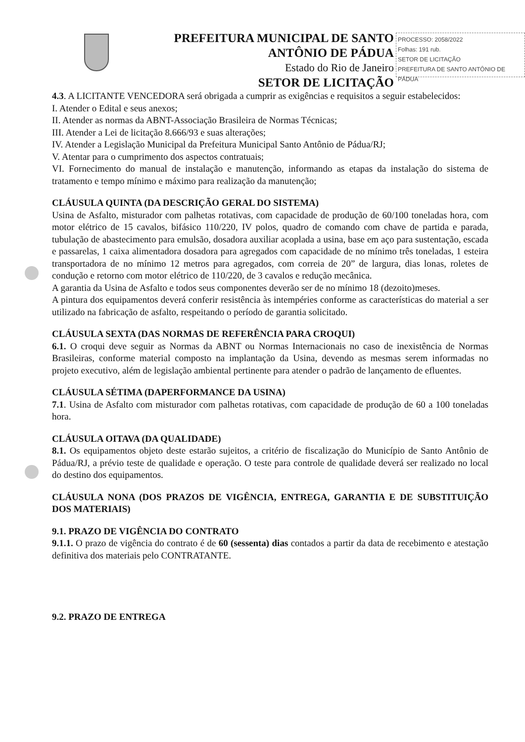PREFEITURA MUNICIPAL DE SANTO ANTÔNIO DE PÁDUA
Estado do Rio de Janeiro
SETOR DE LICITAÇÃO
PROCESSO: 2058/2022
Folhas: 191 rub.
SETOR DE LICITAÇÃO
PREFEITURA DE SANTO ANTÔNIO DE PÁDUA
4.3. A LICITANTE VENCEDORA será obrigada a cumprir as exigências e requisitos a seguir estabelecidos:
I. Atender o Edital e seus anexos;
II. Atender as normas da ABNT-Associação Brasileira de Normas Técnicas;
III. Atender a Lei de licitação 8.666/93 e suas alterações;
IV. Atender a Legislação Municipal da Prefeitura Municipal Santo Antônio de Pádua/RJ;
V. Atentar para o cumprimento dos aspectos contratuais;
VI. Fornecimento do manual de instalação e manutenção, informando as etapas da instalação do sistema de tratamento e tempo mínimo e máximo para realização da manutenção;
CLÁUSULA QUINTA (DA DESCRIÇÃO GERAL DO SISTEMA)
Usina de Asfalto, misturador com palhetas rotativas, com capacidade de produção de 60/100 toneladas hora, com motor elétrico de 15 cavalos, bifásico 110/220, IV polos, quadro de comando com chave de partida e parada, tubulação de abastecimento para emulsão, dosadora auxiliar acoplada a usina, base em aço para sustentação, escada e passarelas, 1 caixa alimentadora dosadora para agregados com capacidade de no mínimo três toneladas, 1 esteira transportadora de no mínimo 12 metros para agregados, com correia de 20” de largura, dias lonas, roletes de condução e retorno com motor elétrico de 110/220, de 3 cavalos e redução mecânica.
A garantia da Usina de Asfalto e todos seus componentes deverão ser de no mínimo 18 (dezoito)meses.
A pintura dos equipamentos deverá conferir resistência às intempéries conforme as características do material a ser utilizado na fabricação de asfalto, respeitando o período de garantia solicitado.
CLÁUSULA SEXTA (DAS NORMAS DE REFERÊNCIA PARA CROQUI)
6.1. O croqui deve seguir as Normas da ABNT ou Normas Internacionais no caso de inexistência de Normas Brasileiras, conforme material composto na implantação da Usina, devendo as mesmas serem informadas no projeto executivo, além de legislação ambiental pertinente para atender o padrão de lançamento de efluentes.
CLÁUSULA SÉTIMA (DAPERFORMANCE DA USINA)
7.1. Usina de Asfalto com misturador com palhetas rotativas, com capacidade de produção de 60 a 100 toneladas hora.
CLÁUSULA OITAVA (DA QUALIDADE)
8.1. Os equipamentos objeto deste estarão sujeitos, a critério de fiscalização do Município de Santo Antônio de Pádua/RJ, a prévio teste de qualidade e operação. O teste para controle de qualidade deverá ser realizado no local do destino dos equipamentos.
CLÁUSULA NONA (DOS PRAZOS DE VIGÊNCIA, ENTREGA, GARANTIA E DE SUBSTITUIÇÃO DOS MATERIAIS)
9.1. PRAZO DE VIGÊNCIA DO CONTRATO
9.1.1. O prazo de vigência do contrato é de 60 (sessenta) dias contados a partir da data de recebimento e atestação definitiva dos materiais pelo CONTRATANTE.
9.2. PRAZO DE ENTREGA